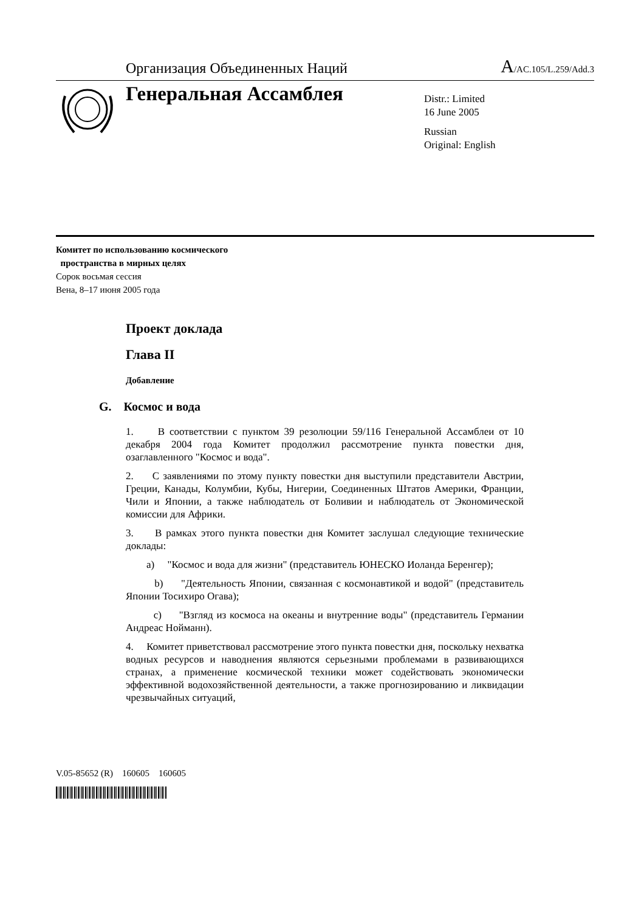Организация Объединенных Наций A/AC.105/L.259/Add.3
Генеральная Ассамблея
Distr.: Limited
16 June 2005
Russian
Original: English
Комитет по использованию космического
пространства в мирных целях
Сорок восьмая сессия
Вена, 8–17 июня 2005 года
Проект доклада
Глава II
Добавление
G. Космос и вода
1. В соответствии с пунктом 39 резолюции 59/116 Генеральной Ассамблеи от 10 декабря 2004 года Комитет продолжил рассмотрение пункта повестки дня, озаглавленного "Космос и вода".
2. С заявлениями по этому пункту повестки дня выступили представители Австрии, Греции, Канады, Колумбии, Кубы, Нигерии, Соединенных Штатов Америки, Франции, Чили и Японии, а также наблюдатель от Боливии и наблюдатель от Экономической комиссии для Африки.
3. В рамках этого пункта повестки дня Комитет заслушал следующие технические доклады:
a) "Космос и вода для жизни" (представитель ЮНЕСКО Иоланда Беренгер);
b) "Деятельность Японии, связанная с космонавтикой и водой" (представитель Японии Тосихиро Огава);
c) "Взгляд из космоса на океаны и внутренние воды" (представитель Германии Андреас Нойманн).
4. Комитет приветствовал рассмотрение этого пункта повестки дня, поскольку нехватка водных ресурсов и наводнения являются серьезными проблемами в развивающихся странах, а применение космической техники может содействовать экономически эффективной водохозяйственной деятельности, а также прогнозированию и ликвидации чрезвычайных ситуаций,
V.05-85652 (R) 160605 160605